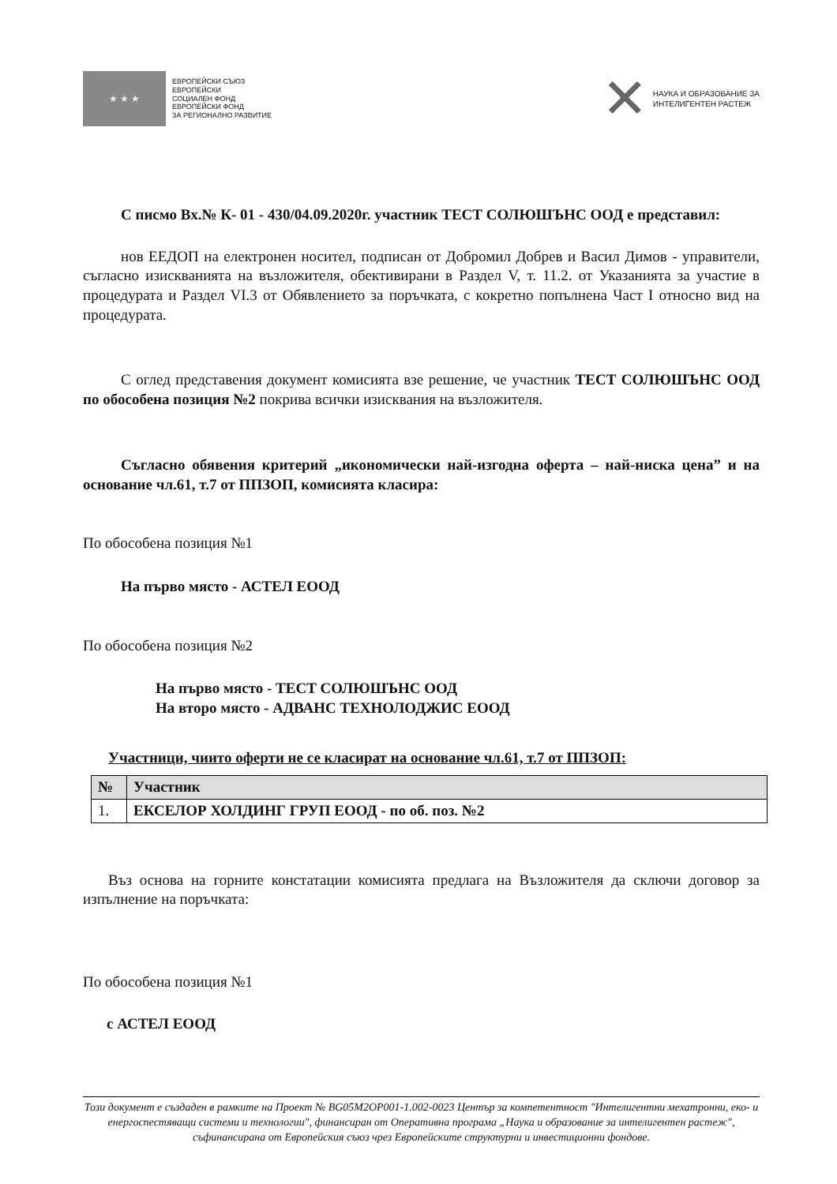★ ★ ★
ЕВРОПЕЙСКИ СЪЮЗ
ЕВРОПЕЙСКИ
СОЦИАЛЕН ФОНД
ЕВРОПЕЙСКИ ФОНД
ЗА РЕГИОНАЛНО РАЗВИТИЕ
✕
НАУКА И ОБРАЗОВАНИЕ ЗА
ИНТЕЛИГЕНТЕН РАСТЕЖ
С писмо Вх.№ К- 01 - 430/04.09.2020г. участник ТЕСТ СОЛЮШЪНС ООД е представил:
нов ЕЕДОП на електронен носител, подписан от Добромил Добрев и Васил Димов - управители, съгласно изискванията на възложителя, обективирани в Раздел V, т. 11.2. от Указанията за участие в процедурата и Раздел VI.3 от Обявлението за поръчката, с кокретно попълнена Част I относно вид на процедурата.
С оглед представения документ комисията взе решение, че участник ТЕСТ СОЛЮШЪНС ООД по обособена позиция №2 покрива всички изисквания на възложителя.
Съгласно обявения критерий „икономически най-изгодна оферта – най-ниска цена” и на основание чл.61, т.7 от ППЗОП, комисията класира:
По обособена позиция №1
На първо място - АСТЕЛ ЕООД
По обособена позиция №2
На първо място - ТЕСТ СОЛЮШЪНС ООД
На второ място - АДВАНС ТЕХНОЛОДЖИС ЕООД
Участници, чиито оферти не се класират на основание чл.61, т.7 от ППЗОП:
| № | Участник |
| --- | --- |
| 1. | ЕКСЕЛОР ХОЛДИНГ ГРУП ЕООД - по об. поз. №2 |
Въз основа на горните констатации комисията предлага на Възложителя да сключи договор за изпълнение на поръчката:
По обособена позиция №1
с АСТЕЛ ЕООД
Този документ е създаден в рамките на Проект № BG05M2OP001-1.002-0023 Център за компетентност "Интелигентни мехатронни, еко- и енергоспестяващи системи и технологии", финансиран от Оперативна програма „Наука и образование за интелигентен растеж", съфинансирана от Европейския съюз чрез Европейските структурни и инвестиционни фондове.